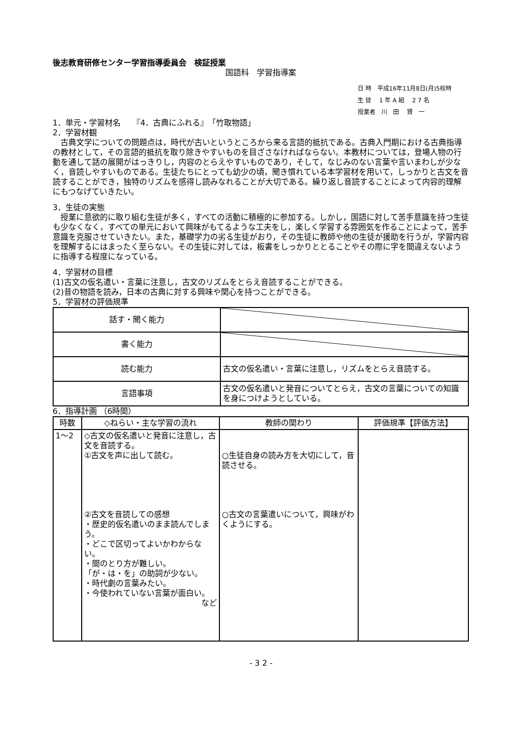後志教育研修センター学習指導委員会　検証授業
国語科　学習指導案
日 時　平成16年11月8日(月)5校時
生 徒　 1 年 A 組　 2 7 名
授業者　川　田　 賢　一
1．単元・学習材名　　『4．古典にふれる』　「竹取物語」
2．学習材観
古典文学についての問題点は，時代が古いというところから来る言語的抵抗である。古典入門期における古典指導の教材として，その言語的抵抗を取り除きやすいものを目ざさなければならない。本教材については，登場人物の行動を通して話の展開がはっきりし，内容のとらえやすいものであり，そして，なじみのない言葉や言いまわしが少なく，音読しやすいものである。生徒たちにとっても幼少の頃，聞き慣れている本学習材を用いて，しっかりと古文を音読することができ，独特のリズムを感得し読みなれることが大切である。繰り返し音読することによって内容的理解にもつなげていきたい。
3．生徒の実態
授業に意欲的に取り組む生徒が多く，すべての活動に積極的に参加する。しかし，国語に対して苦手意識を持つ生徒も少なくなく，すべての単元において興味がもてるような工夫をし，楽しく学習する雰囲気を作ることによって，苦手意識を克服させていきたい。また，基礎学力の劣る生徒がおり，その生徒に教師や他の生徒が援助を行うが，学習内容を理解するにはまったく至らない。その生徒に対しては，板書をしっかりととることやその際に字を間違えないように指導する程度になっている。
4．学習材の目標
(1)古文の仮名遣い・言葉に注意し，古文のリズムをとらえ音読することができる。
(2)昔の物語を読み，日本の古典に対する興味や関心を持つことができる。
5．学習材の評価規準
| 話す・聞く能力 | |
| 書く能力 | |
| 読む能力 | 古文の仮名遣い・言葉に注意し，リズムをとらえ音読する。 |
| 言語事項 | 古文の仮名遣いと発音についてとらえ，古文の言葉についての知識を身につけようとしている。 |
6．指導計画 （6時間）
| 時数 | ◇ねらい・主な学習の流れ | 教師の関わり | 評価規準【評価方法】 |
| --- | --- | --- | --- |
| 1～2 | ◇古文の仮名遣いと発音に注意し，古文を音読する。 ①古文を声に出して読む。 ②古文を音読しての感想 ・歴史的仮名遣いのまま読んでしまう。 ・どこで区切ってよいかわからない。 ・間のとり方が難しい。 「が・は・を」の助詞が少ない。 ・時代劇の言葉みたい。 ・今使われていない言葉が面白い。 など | ○生徒自身の読み方を大切にして，音読させる。 ○古文の言葉遣いについて，興味がわくようにする。 | |
- 3 2 -